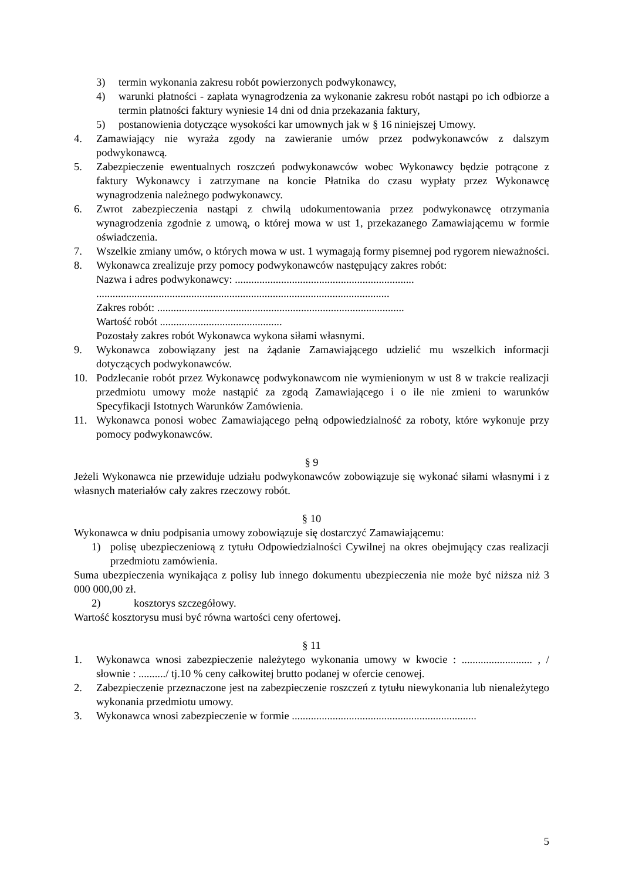3) termin wykonania zakresu robót powierzonych podwykonawcy,
4) warunki płatności - zapłata wynagrodzenia za wykonanie zakresu robót nastąpi po ich odbiorze a termin płatności faktury wyniesie 14 dni od dnia przekazania faktury,
5) postanowienia dotyczące wysokości kar umownych jak w § 16 niniejszej Umowy.
4. Zamawiający nie wyraża zgody na zawieranie umów przez podwykonawców z dalszym podwykonawcą.
5. Zabezpieczenie ewentualnych roszczeń podwykonawców wobec Wykonawcy będzie potrącone z faktury Wykonawcy i zatrzymane na koncie Płatnika do czasu wypłaty przez Wykonawcę wynagrodzenia należnego podwykonawcy.
6. Zwrot zabezpieczenia nastąpi z chwilą udokumentowania przez podwykonawcę otrzymania wynagrodzenia zgodnie z umową, o której mowa w ust 1, przekazanego Zamawiającemu w formie oświadczenia.
7. Wszelkie zmiany umów, o których mowa w ust. 1 wymagają formy pisemnej pod rygorem nieważności.
8. Wykonawca zrealizuje przy pomocy podwykonawców następujący zakres robót:
Nazwa i adres podwykonawcy: ..................................................................
............................................................................................................
Zakres robót: ...........................................................................................
Wartość robót .............................................
Pozostały zakres robót Wykonawca wykona siłami własnymi.
9. Wykonawca zobowiązany jest na żądanie Zamawiającego udzielić mu wszelkich informacji dotyczących podwykonawców.
10. Podzlecanie robót przez Wykonawcę podwykonawcom nie wymienionym w ust 8 w trakcie realizacji przedmiotu umowy może nastąpić za zgodą Zamawiającego i o ile nie zmieni to warunków Specyfikacji Istotnych Warunków Zamówienia.
11. Wykonawca ponosi wobec Zamawiającego pełną odpowiedzialność za roboty, które wykonuje przy pomocy podwykonawców.
§ 9
Jeżeli Wykonawca nie przewiduje udziału podwykonawców zobowiązuje się wykonać siłami własnymi i z własnych materiałów cały zakres rzeczowy robót.
§ 10
Wykonawca w dniu podpisania umowy zobowiązuje się dostarczyć Zamawiającemu:
1) polisę ubezpieczeniową z tytułu Odpowiedzialności Cywilnej na okres obejmujący czas realizacji przedmiotu zamówienia.
Suma ubezpieczenia wynikająca z polisy lub innego dokumentu ubezpieczenia nie może być niższa niż 3 000 000,00 zł.
2) kosztorys szczegółowy.
Wartość kosztorysu musi być równa wartości ceny ofertowej.
§ 11
1. Wykonawca wnosi zabezpieczenie należytego wykonania umowy w kwocie : .......................... , / słownie : ........../ tj.10 % ceny całkowitej brutto podanej w ofercie cenowej.
2. Zabezpieczenie przeznaczone jest na zabezpieczenie roszczeń z tytułu niewykonania lub nienależytego wykonania przedmiotu umowy.
3. Wykonawca wnosi zabezpieczenie w formie ....................................................................
5